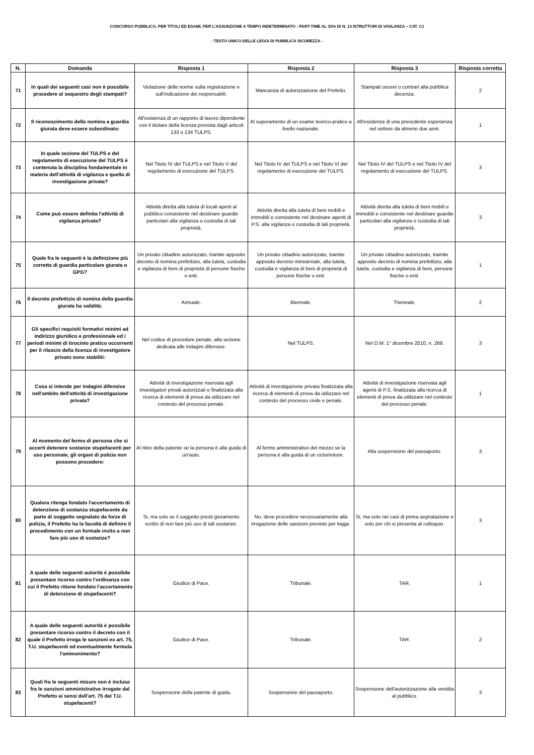CONCORSO PUBBLICO, PER TITOLI ED ESAMI, PER L’ASSUNZIONE A TEMPO INDETERMINATO - PART-TIME AL 33% DI N. 13 ISTRUTTORI DI VIGILANZA – CAT. C1
- TESTO UNICO DELLE LEGGI DI PUBBLICA SICUREZZA -
| N. | Domanda | Risposta 1 | Risposta 2 | Risposta 3 | Risposta corretta |
| --- | --- | --- | --- | --- | --- |
| 71 | In quali dei seguenti casi non è possibile procedere al sequestro degli stampati? | Violazione delle norme sulla registrazione e sull'indicazione dei responsabili. | Mancanza di autorizzazione del Prefetto. | Stampati osceni o contrari alla pubblica decenza. | 2 |
| 72 | Il riconoscimento della nomina a guardia giurata deve essere subordinato: | All'esistenza di un rapporto di lavoro dipendente con il titolare della licenza prevista dagli articoli 133 o 134 TULPS. | Al superamento di un esame teorico-pratico a livello nazionale. | All'esistenza di una precedente esperienza nel settore da almeno due anni. | 1 |
| 73 | In quale sezione del TULPS e del regolamento di esecuzione del TULPS è contenuta la disciplina fondamentale in materia dell'attività di vigilanza e quella di investigazione privata? | Nel Titolo IV del TULPS e nel Titolo V del regolamento di esecuzione del TULPS. | Nel Titolo IV del TULPS e nel Titolo VI del regolamento di esecuzione del TULPS. | Nel Titolo IV del TULPS e nel Titolo IV del regolamento di esecuzione del TULPS. | 3 |
| 74 | Come può essere definita l'attività di vigilanza privata? | Attività diretta alla tutela di locali aperti al pubblico consistente nel destinare guardie particolari alla vigilanza o custodia di tali proprietà. | Attività diretta alla tutela di beni mobili e immobili e consistente nel destinare agenti di P.S. alla vigilanza o custodia di tali proprietà. | Attività diretta alla tutela di beni mobili e immobili e consistente nel destinare guardie particolari alla vigilanza o custodia di tali proprietà. | 3 |
| 75 | Quale fra le seguenti è la definizione più corretta di guardia particolare giurata o GPG? | Un privato cittadino autorizzato, tramite apposito decreto di nomina prefettizio, alla tutela, custodia e vigilanza di beni di proprietà di persone fisiche o enti. | Un privato cittadino autorizzato, tramite apposito decreto ministeriale, alla tutela, custodia e vigilanza di beni di proprietà di persone fisiche o enti. | Un privato cittadino autorizzato, tramite apposito decreto di nomina prefettizio, alla tutela, custodia e vigilanza di beni, persone fisiche o enti. | 1 |
| 76 | Il decreto prefettizio di nomina della guardia giurata ha validità: | Annuale. | Biennale. | Triennale. | 2 |
| 77 | Gli specifici requisiti formativi minimi ad indirizzo giuridico e professionale ed i periodi minimi di tirocinio pratico occorrenti per il rilascio della licenza di investigatore privato sono stabiliti: | Nel codice di procedure penale, alla sezione dedicata alle indagini difensive. | Nel TULPS. | Nel D.M. 1° dicembre 2010, n. 269. | 3 |
| 78 | Cosa si intende per indagini difensive nell'ambito dell'attività di investigazione privata? | Attività di investigazione riservata agli investigatori privati autorizzati e finalizzata alla ricerca di elementi di prova da utilizzare nel contesto del processo penale. | Attività di investigazione privata finalizzata alla ricerca di elementi di prova da utilizzare nel contesto del processo civile e penale. | Attività di investigazione riservata agli agenti di P.S. finalizzata alla ricerca di elementi di prova da utilizzare nel contesto del processo penale. | 1 |
| 79 | Al momento del fermo di persona che si accerti detenere sostanze stupefacenti per uso personale, gli organi di polizia non possono procedere: | Al ritiro della patente se la persona è alla guida di un'auto. | Al fermo amministrativo del mezzo se la persona è alla guida di un ciclomotore. | Alla sospensione del passaporto. | 3 |
| 80 | Qualora ritenga fondato l'accertamento di detenzione di sostanza stupefacente da parte di soggetto segnalato da forze di polizia, il Prefetto ha la facoltà di definire il procedimento con un formale invito a non fare più uso di sostanze? | Si, ma solo se il soggetto presti giuramento scritto di non fare più uso di tali sostanze. | No, deve procedere necessariamente alla irrogazione delle sanzioni previste per legge. | Si, ma solo nei casi di prima segnalazione e solo per chi si presenta al colloquio. | 3 |
| 81 | A quale delle seguenti autorità è possibile presentare ricorso contro l'ordinanza con cui il Prefetto ritiene fondato l'accertamento di detenzione di stupefacenti? | Giudice di Pace. | Tribunale. | TAR. | 1 |
| 82 | A quale delle seguenti autorità è possibile presentare ricorso contro il decreto con il quale il Prefetto irroga le sanzioni ex art. 75, T.U. stupefacenti ed eventualmente formula l'ammonimento? | Giudice di Pace. | Tribunale. | TAR. | 2 |
| 83 | Quali fra le seguenti misure non è inclusa fra le sanzioni amministrative irrogate dal Prefetto ai sensi dell'art. 75 del T.U. stupefacenti? | Sospensione della patente di guida. | Sospensione del passaporto. | Sospensione dell'autorizzazione alla vendita al pubblico. | 3 |